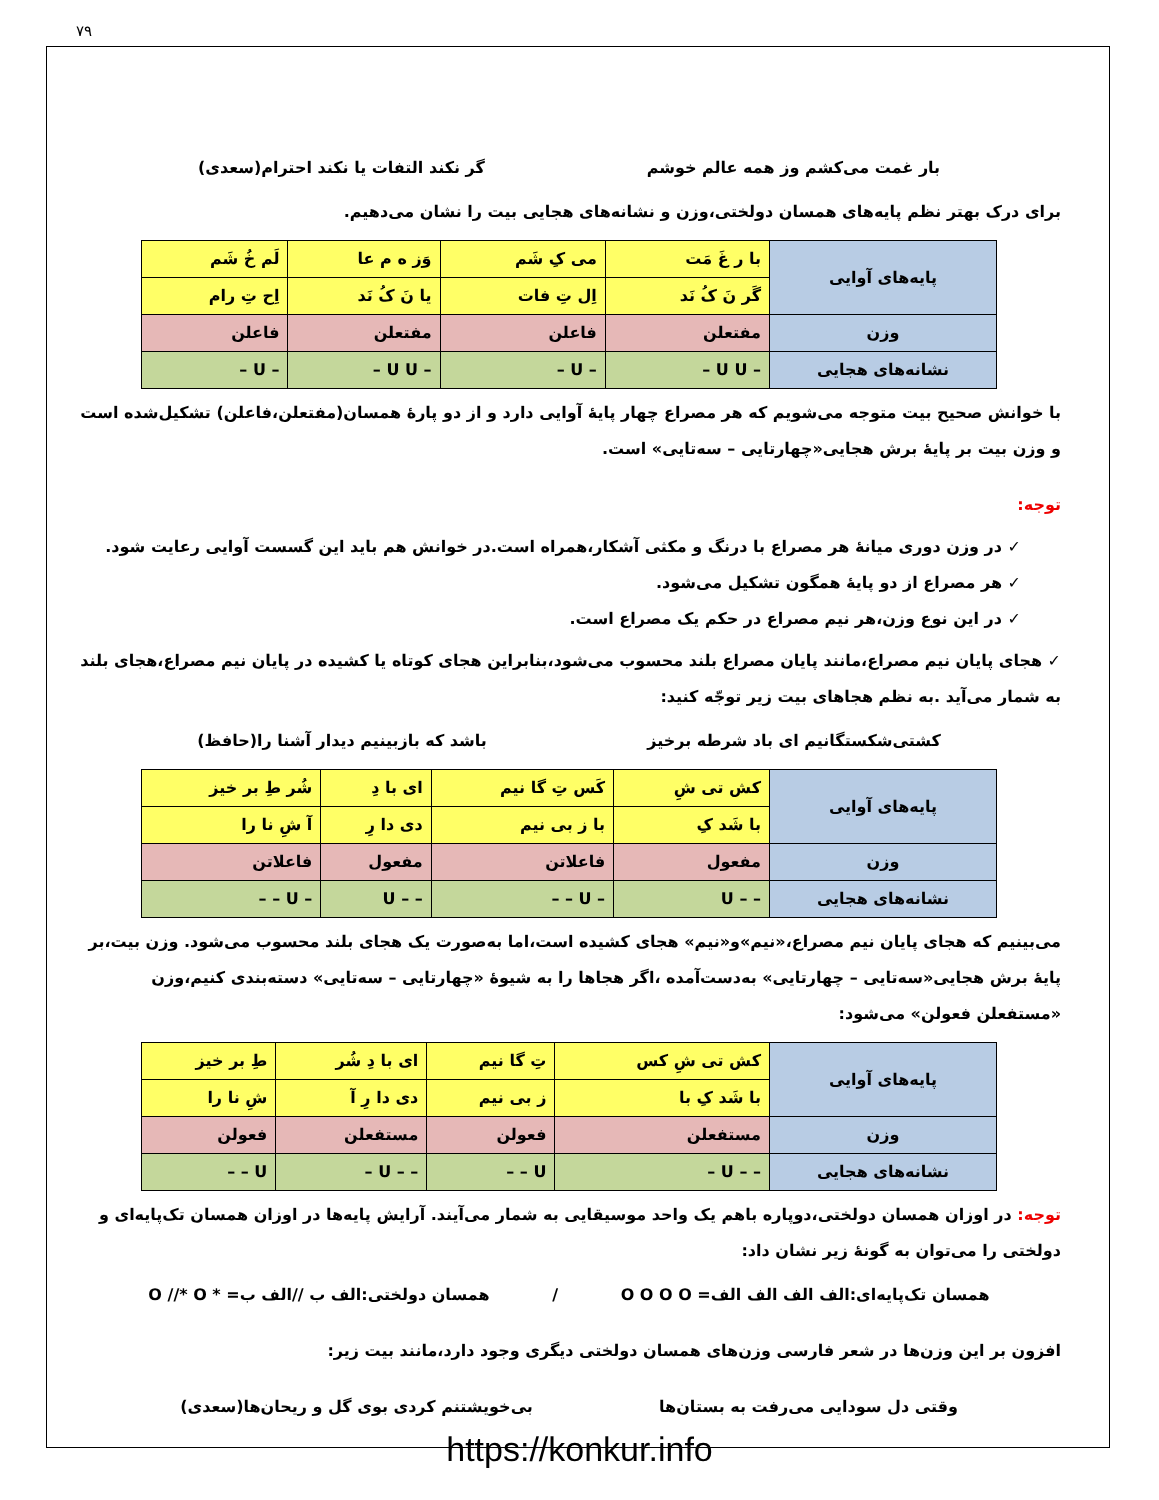۷۹
بار غمت می‌کشم وز همه عالم خوشم گر نکند التفات یا نکند احترام(سعدی)
برای درک بهتر نظم پایه‌های همسان دولختی،وزن و نشانه‌های هجایی بیت را نشان می‌دهیم.
| پایه‌های آوایی | با ر غَ مَت | می کِ شَم | وَز ه م عا | لَم خُ شَم |
| | گَر نَ کُ نَد | اِل تِ فات | یا نَ کُ نَد | اِح تِ رام |
| وزن | مفتعلن | فاعلن | مفتعلن | فاعلن |
| نشانه‌های هجایی | – U U – | – U – | – U U – | – U – |
با خوانش صحیح بیت متوجه می‌شویم که هر مصراع چهار پایهٔ آوایی دارد و از دو پارهٔ همسان(مفتعلن،فاعلن) تشکیل‌شده است و وزن بیت بر پایهٔ برش هجایی«چهارتایی – سه‌تایی» است.
توجه:
✓ در وزن دوری میانهٔ هر مصراع با درنگ و مکثی آشکار،همراه است.در خوانش هم باید این گسست آوایی رعایت شود.
✓ هر مصراع از دو پایهٔ همگون تشکیل می‌شود.
✓ در این نوع وزن،هر نیم مصراع در حکم یک مصراع است.
✓ هجای پایان نیم مصراع،مانند پایان مصراع بلند محسوب می‌شود،بنابراین هجای کوتاه یا کشیده در پایان نیم مصراع،هجای بلند به شمار می‌آید .به نظم هجاهای بیت زیر توجّه کنید:
کشتی‌شکستگانیم ای باد شرطه برخیز باشد که بازبینیم دیدار آشنا را(حافظ)
| پایه‌های آوایی | کش تی شِ | کَس تِ گا نیم | ای با دِ | شُر طِ بر خیز |
| | با شَد کِ | با ز بی نیم | دی دا رِ | آ شِ نا را |
| وزن | مفعول | فاعلاتن | مفعول | فاعلاتن |
| نشانه‌های هجایی | – – U | – U – – | – – U | – U – – |
می‌بینیم که هجای پایان نیم مصراع،«نیم»و«نیم» هجای کشیده است،اما به‌صورت یک هجای بلند محسوب می‌شود. وزن بیت،بر پایهٔ برش هجایی«سه‌تایی – چهارتایی» به‌دست‌آمده ،اگر هجاها را به شیوهٔ «چهارتایی – سه‌تایی» دسته‌بندی کنیم،وزن «مستفعلن فعولن» می‌شود:
| پایه‌های آوایی | کش تی شِ کس | تِ گا نیم | ای با دِ شُر | طِ بر خیز |
| | با شَد کِ با | ز بی نیم | دی دا رِ آ | شِ نا را |
| وزن | مستفعلن | فعولن | مستفعلن | فعولن |
| نشانه‌های هجایی | – – U – | U – – | – – U – | U – – |
توجه: در اوزان همسان دولختی،دوپاره باهم یک واحد موسیقایی به شمار می‌آیند. آرایش پایه‌ها در اوزان همسان تک‌پایه‌ای و دولختی را می‌توان به گونهٔ زیر نشان داد:
همسان تک‌پایه‌ای:الف الف الف الف= O O O O / همسان دولختی:الف ب //الف ب= * O //* O
افزون بر این وزن‌ها در شعر فارسی وزن‌های همسان دولختی دیگری وجود دارد،مانند بیت زیر:
وقتی دل سودایی می‌رفت به بستان‌ها بی‌خویشتنم کردی بوی گل و ریحان‌ها(سعدی)
https://konkur.info